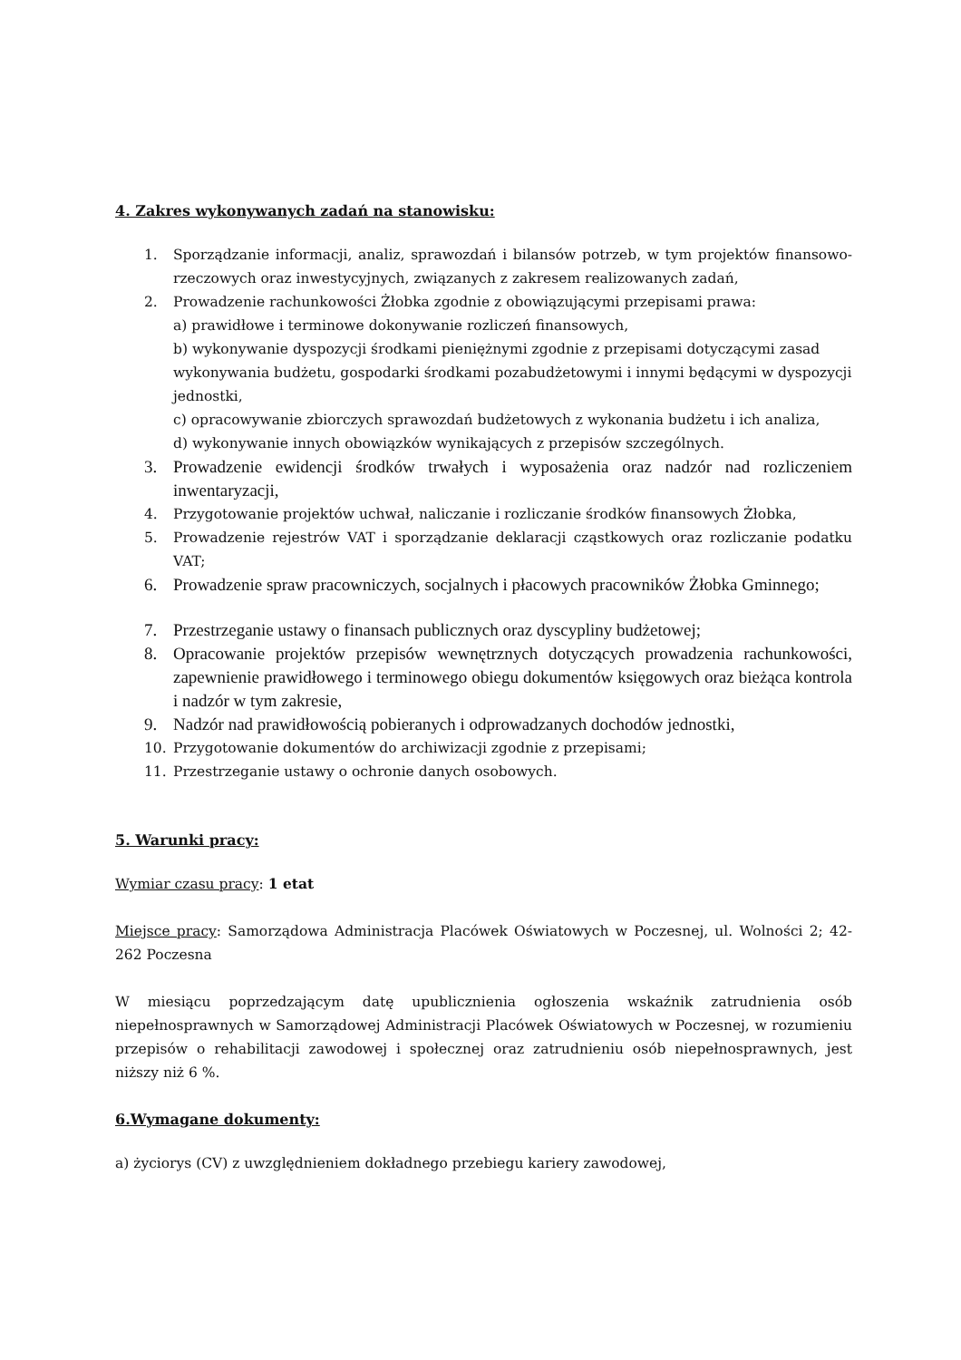4. Zakres wykonywanych zadań na stanowisku:
1. Sporządzanie informacji, analiz, sprawozdań i bilansów potrzeb, w tym projektów finansowo-rzeczowych oraz inwestycyjnych, związanych z zakresem realizowanych zadań,
2. Prowadzenie rachunkowości Żłobka zgodnie z obowiązującymi przepisami prawa:
a) prawidłowe i terminowe dokonywanie rozliczeń finansowych,
b) wykonywanie dyspozycji środkami pieniężnymi zgodnie z przepisami dotyczącymi zasad wykonywania budżetu, gospodarki środkami pozabudżetowymi i innymi będącymi w dyspozycji jednostki,
c) opracowywanie zbiorczych sprawozdań budżetowych z wykonania budżetu i ich analiza,
d) wykonywanie innych obowiązków wynikających z przepisów szczególnych.
3. Prowadzenie ewidencji środków trwałych i wyposażenia oraz nadzór nad rozliczeniem inwentaryzacji,
4. Przygotowanie projektów uchwał, naliczanie i rozliczanie środków finansowych Żłobka,
5. Prowadzenie rejestrów VAT i sporządzanie deklaracji cząstkowych oraz rozliczanie podatku VAT;
6. Prowadzenie spraw pracowniczych, socjalnych i płacowych pracowników Żłobka Gminnego;
7. Przestrzeganie ustawy o finansach publicznych oraz dyscypliny budżetowej;
8. Opracowanie projektów przepisów wewnętrznych dotyczących prowadzenia rachunkowości, zapewnienie prawidłowego i terminowego obiegu dokumentów księgowych oraz bieżąca kontrola i nadzór w tym zakresie,
9. Nadzór nad prawidłowością pobieranych i odprowadzanych dochodów jednostki,
10. Przygotowanie dokumentów do archiwizacji zgodnie z przepisami;
11. Przestrzeganie ustawy o ochronie danych osobowych.
5. Warunki pracy:
Wymiar czasu pracy: 1 etat
Miejsce pracy: Samorządowa Administracja Placówek Oświatowych w Poczesnej, ul. Wolności 2; 42-262 Poczesna
W miesiącu poprzedzającym datę upublicznienia ogłoszenia wskaźnik zatrudnienia osób niepełnosprawnych w Samorządowej Administracji Placówek Oświatowych w Poczesnej, w rozumieniu przepisów o rehabilitacji zawodowej i społecznej oraz zatrudnieniu osób niepełnosprawnych, jest niższy niż 6 %.
6.Wymagane dokumenty:
a) życiorys (CV) z uwzględnieniem dokładnego przebiegu kariery zawodowej,